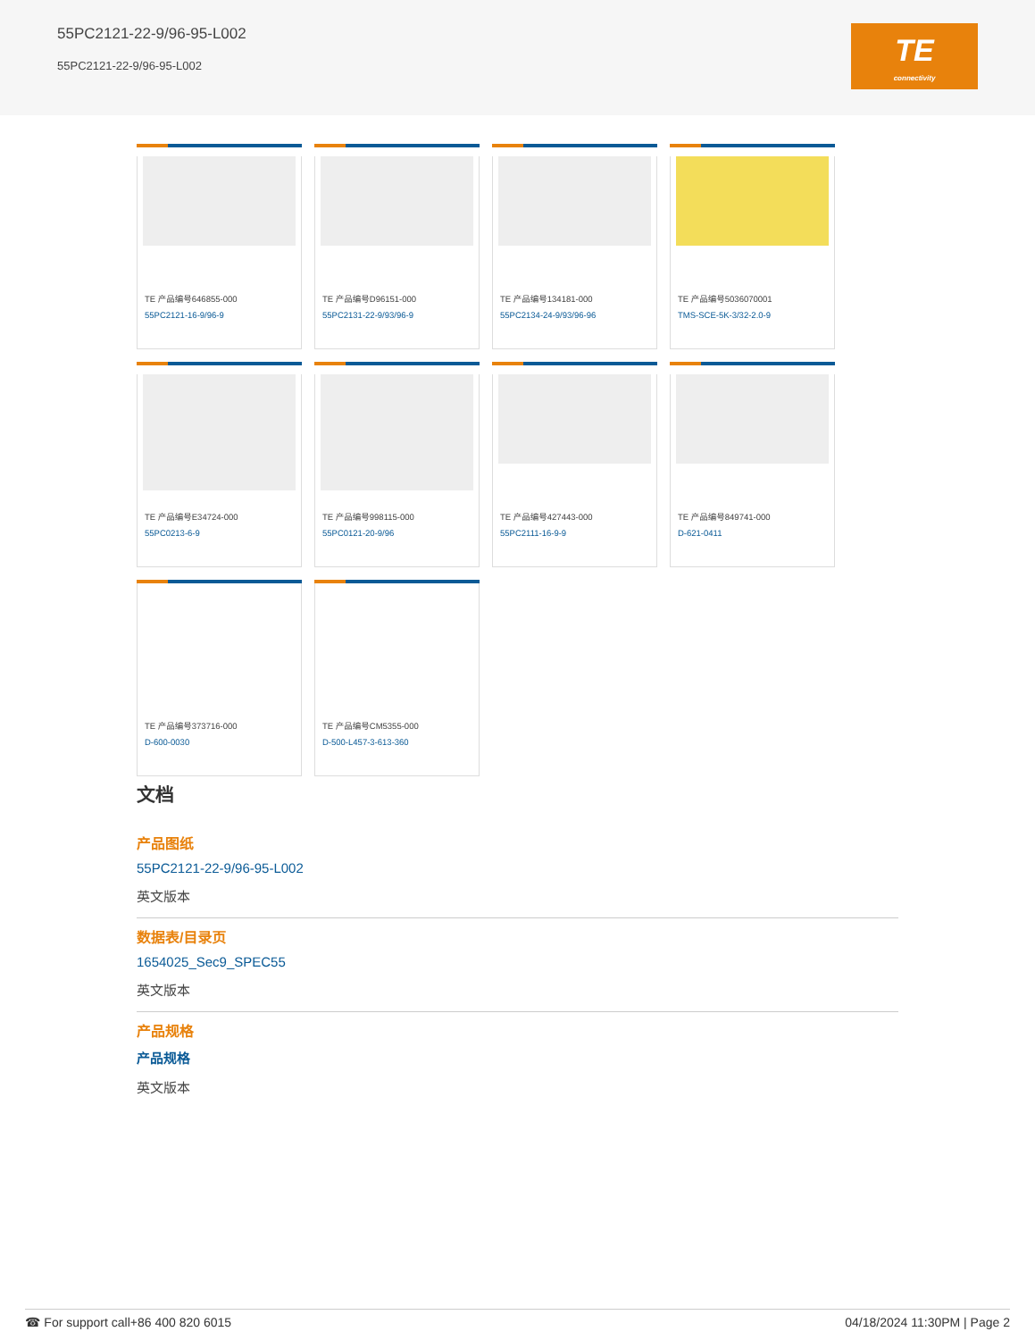55PC2121-22-9/96-95-L002
55PC2121-22-9/96-95-L002
TE
connectivity
TE 产品编号646855-000
55PC2121-16-9/96-9
TE 产品编号D96151-000
55PC2131-22-9/93/96-9
TE 产品编号134181-000
55PC2134-24-9/93/96-96
TE 产品编号5036070001
TMS-SCE-5K-3/32-2.0-9
TE 产品编号E34724-000
55PC0213-6-9
TE 产品编号998115-000
55PC0121-20-9/96
TE 产品编号427443-000
55PC2111-16-9-9
TE 产品编号849741-000
D-621-0411
TE 产品编号373716-000
D-600-0030
TE 产品编号CM5355-000
D-500-L457-3-613-360
文档
产品图纸
55PC2121-22-9/96-95-L002
英文版本
数据表/目录页
1654025_Sec9_SPEC55
英文版本
产品规格
产品规格
英文版本
☎ For support call+86 400 820 6015 04/18/2024 11:30PM | Page 2